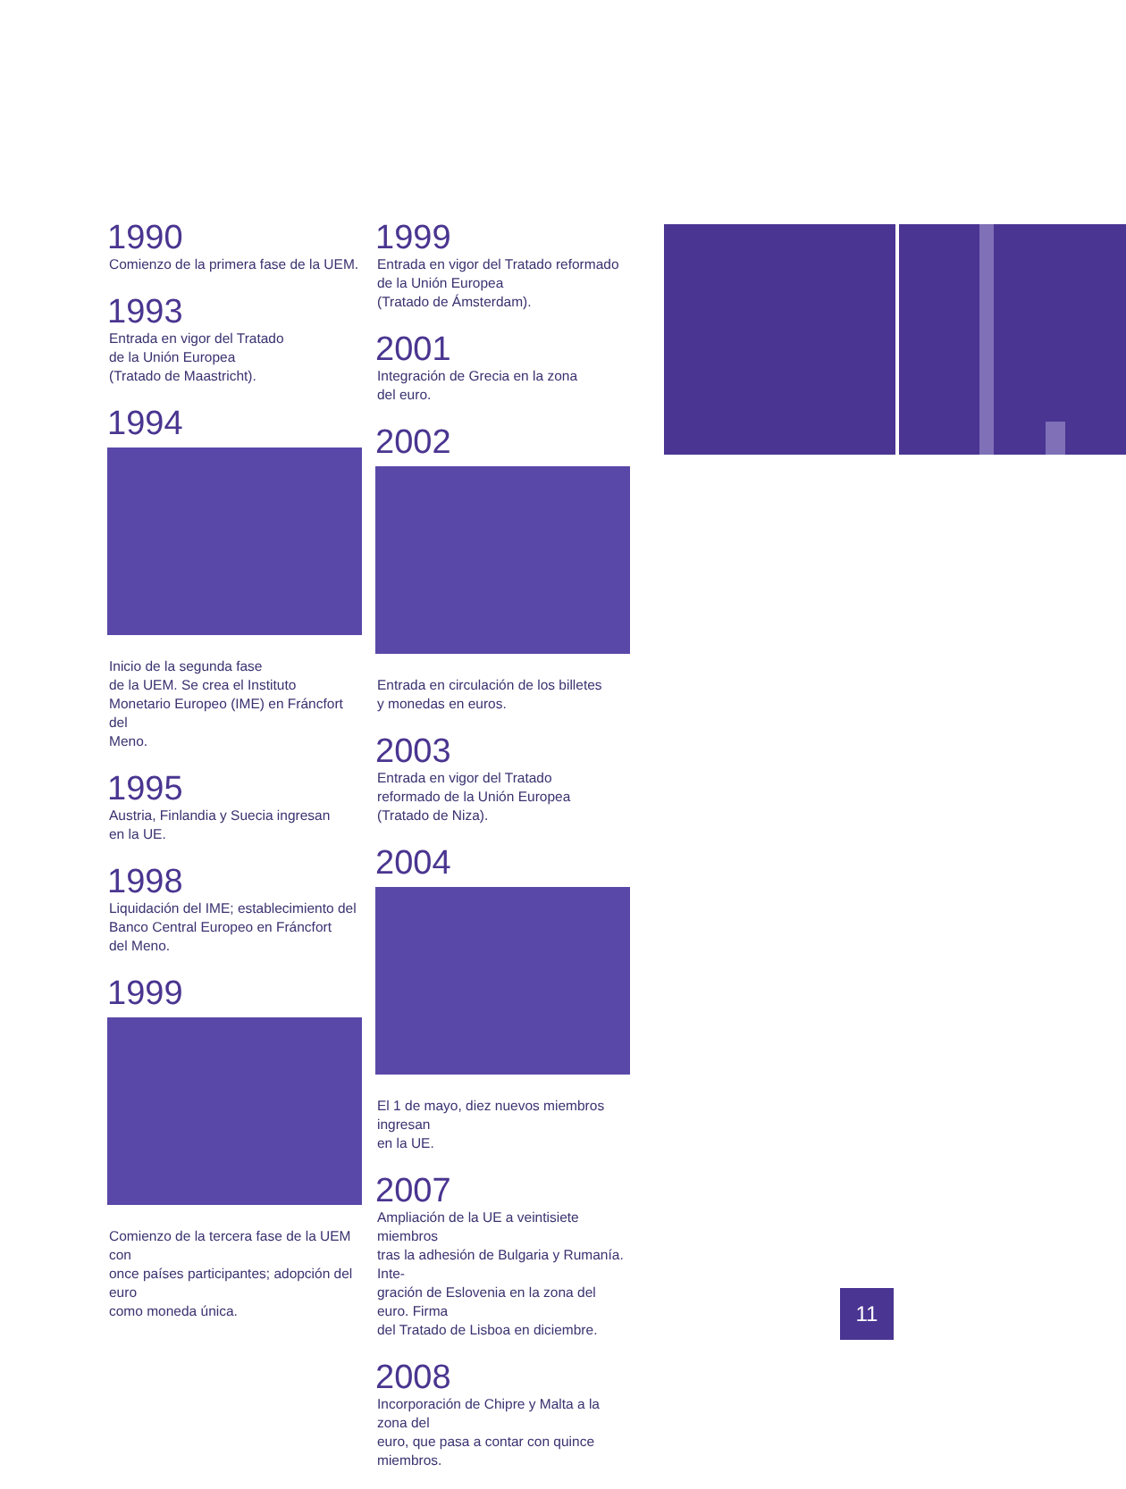1990
Comienzo de la primera fase de la UEM.
1993
Entrada en vigor del Tratado
de la Unión Europea
(Tratado de Maastricht).
1994
Inicio de la segunda fase
de la UEM. Se crea el Instituto
Monetario Europeo (IME) en Fráncfort del
Meno.
1995
Austria, Finlandia y Suecia ingresan
en la UE.
1998
Liquidación del IME; establecimiento del
Banco Central Europeo en Fráncfort
del Meno.
1999
Comienzo de la tercera fase de la UEM con
once países participantes; adopción del euro
como moneda única.
1999
Entrada en vigor del Tratado reformado
de la Unión Europea
(Tratado de Ámsterdam).
2001
Integración de Grecia en la zona
del euro.
2002
Entrada en circulación de los billetes
y monedas en euros.
2003
Entrada en vigor del Tratado
reformado de la Unión Europea
(Tratado de Niza).
2004
El 1 de mayo, diez nuevos miembros ingresan
en la UE.
2007
Ampliación de la UE a veintisiete miembros
tras la adhesión de Bulgaria y Rumanía. Inte-
gración de Eslovenia en la zona del euro. Firma
del Tratado de Lisboa en diciembre.
2008
Incorporación de Chipre y Malta a la zona del
euro, que pasa a contar con quince miembros.
11